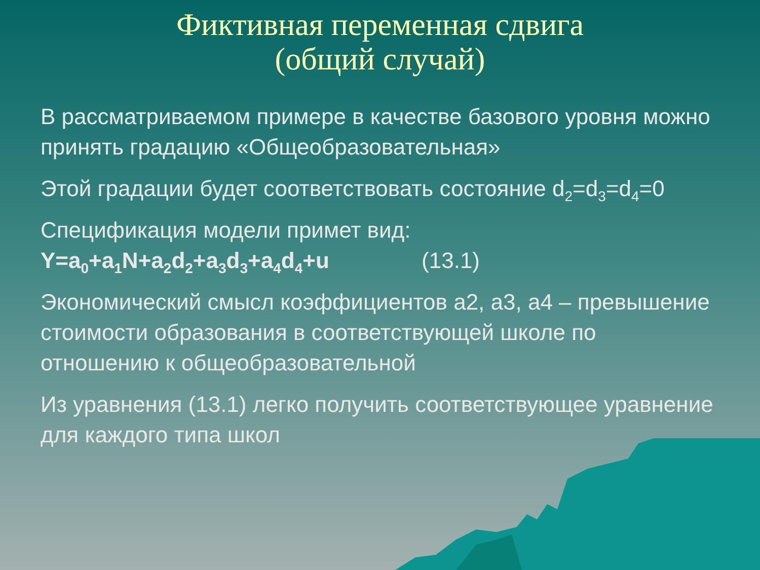Фиктивная переменная сдвига
(общий случай)
В рассматриваемом примере в качестве базового уровня можно принять градацию «Общеобразовательная»
Этой градации будет соответствовать состояние d<sub>2</sub>=d<sub>3</sub>=d<sub>4</sub>=0
Спецификация модели примет вид:
Y=a<sub>0</sub>+a<sub>1</sub>N+a<sub>2</sub>d<sub>2</sub>+a<sub>3</sub>d<sub>3</sub>+a<sub>4</sub>d<sub>4</sub>+u (13.1)
Экономический смысл коэффициентов a2, a3, a4 – превышение стоимости образования в соответствующей школе по отношению к общеобразовательной
Из уравнения (13.1) легко получить соответствующее уравнение для каждого типа школ